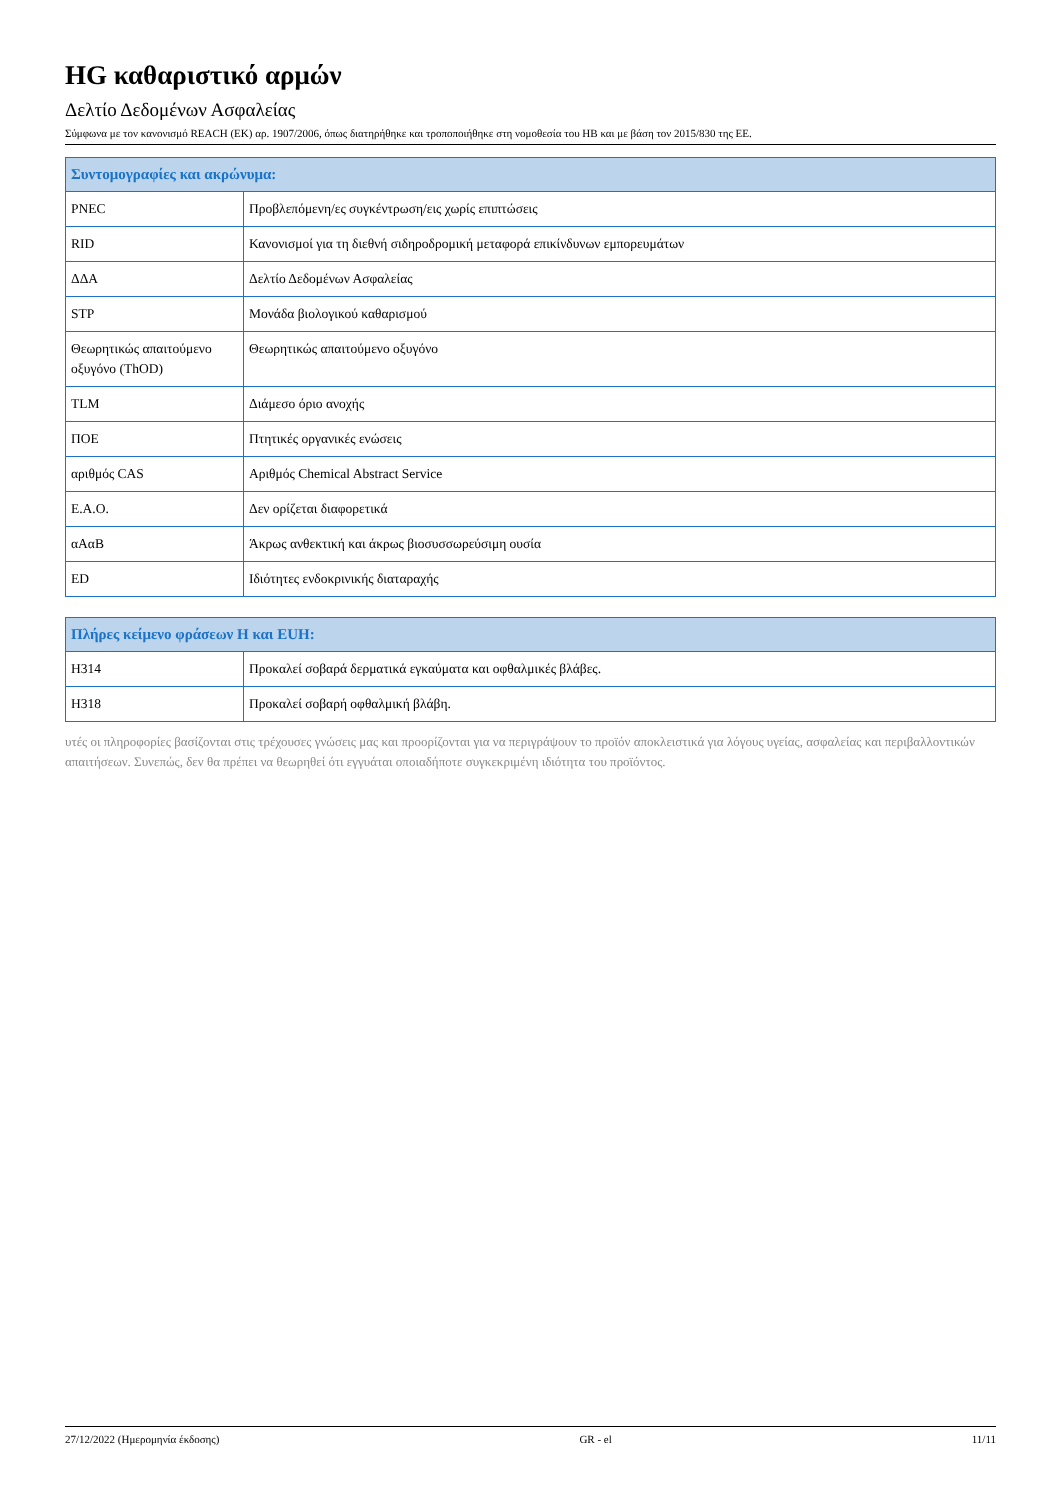HG καθαριστικό αρμών
Δελτίο Δεδομένων Ασφαλείας
Σύμφωνα με τον κανονισμό REACH (ΕΚ) αρ. 1907/2006, όπως διατηρήθηκε και τροποποιήθηκε στη νομοθεσία του ΗΒ και με βάση τον 2015/830 της ΕΕ.
| Συντομογραφίες και ακρώνυμα: | |
| --- | --- |
| PNEC | Προβλεπόμενη/ες συγκέντρωση/εις χωρίς επιπτώσεις |
| RID | Κανονισμοί για τη διεθνή σιδηροδρομική μεταφορά επικίνδυνων εμπορευμάτων |
| ΔΔΑ | Δελτίο Δεδομένων Ασφαλείας |
| STP | Μονάδα βιολογικού καθαρισμού |
| Θεωρητικώς απαιτούμενο οξυγόνο (ThOD) | Θεωρητικώς απαιτούμενο οξυγόνο |
| TLM | Διάμεσο όριο ανοχής |
| ΠΟΕ | Πτητικές οργανικές ενώσεις |
| αριθμός CAS | Αριθμός Chemical Abstract Service |
| Ε.Α.Ο. | Δεν ορίζεται διαφορετικά |
| αΑαΒ | Άκρως ανθεκτική και άκρως βιοσυσσωρεύσιμη ουσία |
| ED | Ιδιότητες ενδοκρινικής διαταραχής |
| Πλήρες κείμενο φράσεων H και EUH: | |
| --- | --- |
| H314 | Προκαλεί σοβαρά δερματικά εγκαύματα και οφθαλμικές βλάβες. |
| H318 | Προκαλεί σοβαρή οφθαλμική βλάβη. |
υτές οι πληροφορίες βασίζονται στις τρέχουσες γνώσεις μας και προορίζονται για να περιγράψουν το προϊόν αποκλειστικά για λόγους υγείας, ασφαλείας και περιβαλλοντικών απαιτήσεων. Συνεπώς, δεν θα πρέπει να θεωρηθεί ότι εγγυάται οποιαδήποτε συγκεκριμένη ιδιότητα του προϊόντος.
27/12/2022 (Ημερομηνία έκδοσης) GR - el 11/11